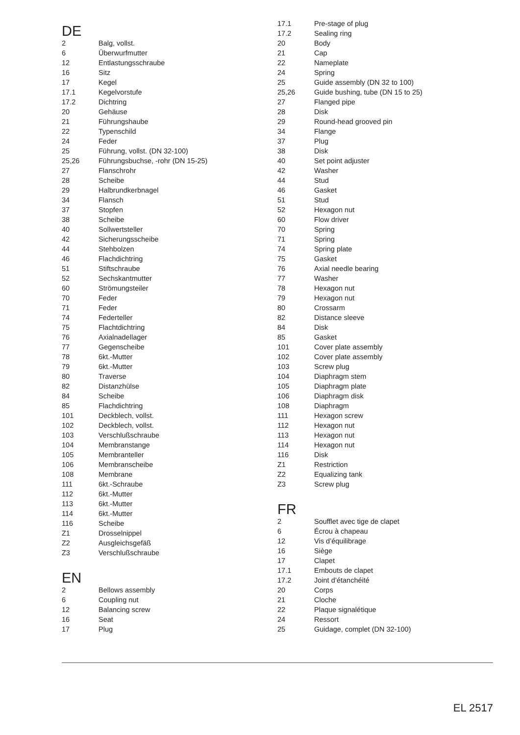DE
| 2 | Balg, vollst. |
| 6 | Überwurfmutter |
| 12 | Entlastungsschraube |
| 16 | Sitz |
| 17 | Kegel |
| 17.1 | Kegelvorstufe |
| 17.2 | Dichtring |
| 20 | Gehäuse |
| 21 | Führungshaube |
| 22 | Typenschild |
| 24 | Feder |
| 25 | Führung, vollst. (DN 32-100) |
| 25,26 | Führungsbuchse, -rohr (DN 15-25) |
| 27 | Flanschrohr |
| 28 | Scheibe |
| 29 | Halbrundkerbnagel |
| 34 | Flansch |
| 37 | Stopfen |
| 38 | Scheibe |
| 40 | Sollwertsteller |
| 42 | Sicherungsscheibe |
| 44 | Stehbolzen |
| 46 | Flachdichtring |
| 51 | Stiftschraube |
| 52 | Sechskantmutter |
| 60 | Strömungsteiler |
| 70 | Feder |
| 71 | Feder |
| 74 | Federteller |
| 75 | Flachtdichtring |
| 76 | Axialnadellager |
| 77 | Gegenscheibe |
| 78 | 6kt.-Mutter |
| 79 | 6kt.-Mutter |
| 80 | Traverse |
| 82 | Distanzhülse |
| 84 | Scheibe |
| 85 | Flachdichtring |
| 101 | Deckblech, vollst. |
| 102 | Deckblech, vollst. |
| 103 | Verschlußschraube |
| 104 | Membranstange |
| 105 | Membranteller |
| 106 | Membranscheibe |
| 108 | Membrane |
| 111 | 6kt.-Schraube |
| 112 | 6kt.-Mutter |
| 113 | 6kt.-Mutter |
| 114 | 6kt.-Mutter |
| 116 | Scheibe |
| Z1 | Drosselnippel |
| Z2 | Ausgleichsgefäß |
| Z3 | Verschlußschraube |
EN
| 2 | Bellows assembly |
| 6 | Coupling nut |
| 12 | Balancing screw |
| 16 | Seat |
| 17 | Plug |
| 17.1 | Pre-stage of plug |
| 17.2 | Sealing ring |
| 20 | Body |
| 21 | Cap |
| 22 | Nameplate |
| 24 | Spring |
| 25 | Guide assembly (DN 32 to 100) |
| 25,26 | Guide bushing, tube (DN 15 to 25) |
| 27 | Flanged pipe |
| 28 | Disk |
| 29 | Round-head grooved pin |
| 34 | Flange |
| 37 | Plug |
| 38 | Disk |
| 40 | Set point adjuster |
| 42 | Washer |
| 44 | Stud |
| 46 | Gasket |
| 51 | Stud |
| 52 | Hexagon nut |
| 60 | Flow driver |
| 70 | Spring |
| 71 | Spring |
| 74 | Spring plate |
| 75 | Gasket |
| 76 | Axial needle bearing |
| 77 | Washer |
| 78 | Hexagon nut |
| 79 | Hexagon nut |
| 80 | Crossarm |
| 82 | Distance sleeve |
| 84 | Disk |
| 85 | Gasket |
| 101 | Cover plate assembly |
| 102 | Cover plate assembly |
| 103 | Screw plug |
| 104 | Diaphragm stem |
| 105 | Diaphragm plate |
| 106 | Diaphragm disk |
| 108 | Diaphragm |
| 111 | Hexagon screw |
| 112 | Hexagon nut |
| 113 | Hexagon nut |
| 114 | Hexagon nut |
| 116 | Disk |
| Z1 | Restriction |
| Z2 | Equalizing tank |
| Z3 | Screw plug |
FR
| 2 | Soufflet avec tige de clapet |
| 6 | Écrou à chapeau |
| 12 | Vis d’équilibrage |
| 16 | Siège |
| 17 | Clapet |
| 17.1 | Embouts de clapet |
| 17.2 | Joint d’étanchéité |
| 20 | Corps |
| 21 | Cloche |
| 22 | Plaque signalétique |
| 24 | Ressort |
| 25 | Guidage, complet (DN 32-100) |
EL 2517